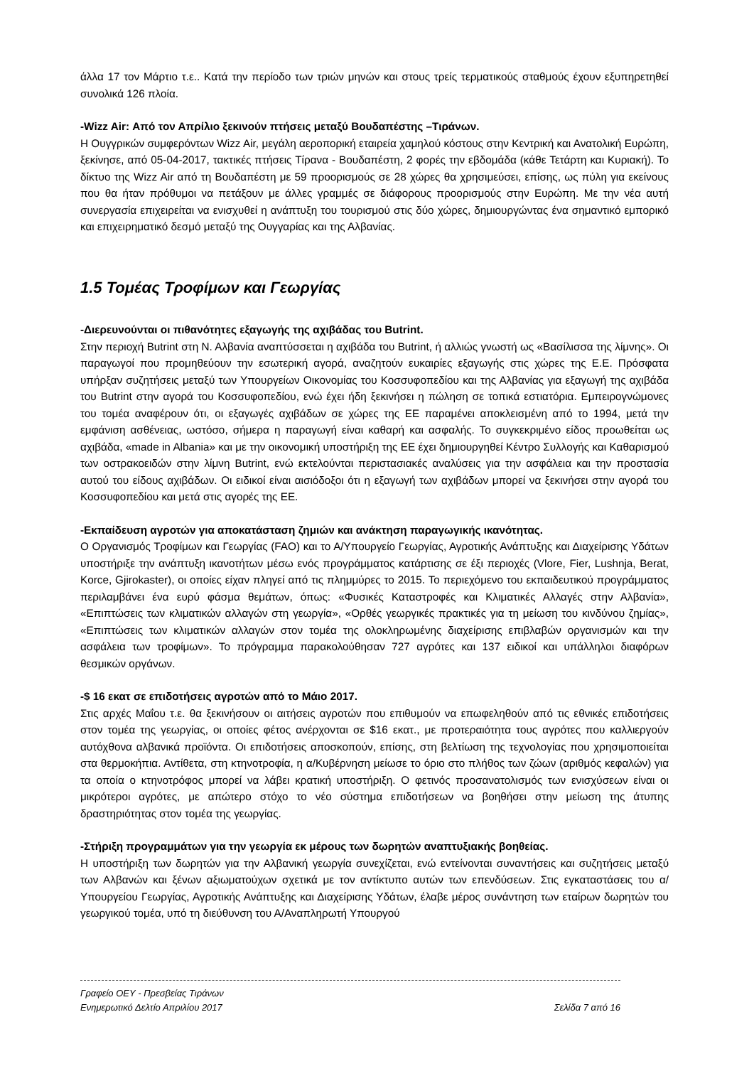άλλα 17 τον Μάρτιο τ.ε.. Κατά την περίοδο των τριών μηνών και στους τρείς τερματικούς σταθμούς έχουν εξυπηρετηθεί συνολικά 126 πλοία.
-Wizz Air: Από τον Απρίλιο ξεκινούν πτήσεις μεταξύ Βουδαπέστης –Τιράνων.
Η Ουγγρικών συμφερόντων Wizz Air, μεγάλη αεροπορική εταιρεία χαμηλού κόστους στην Κεντρική και Ανατολική Ευρώπη, ξεκίνησε, από 05-04-2017, τακτικές πτήσεις Τίρανα - Βουδαπέστη, 2 φορές την εβδομάδα (κάθε Τετάρτη και Κυριακή). Το δίκτυο της Wizz Air από τη Βουδαπέστη με 59 προορισμούς σε 28 χώρες θα χρησιμεύσει, επίσης, ως πύλη για εκείνους που θα ήταν πρόθυμοι να πετάξουν με άλλες γραμμές σε διάφορους προορισμούς στην Ευρώπη. Με την νέα αυτή συνεργασία επιχειρείται να ενισχυθεί η ανάπτυξη του τουρισμού στις δύο χώρες, δημιουργώντας ένα σημαντικό εμπορικό και επιχειρηματικό δεσμό μεταξύ της Ουγγαρίας και της Αλβανίας.
1.5 Τομέας Τροφίμων και Γεωργίας
-Διερευνούνται οι πιθανότητες εξαγωγής της αχιβάδας του Butrint.
Στην περιοχή Butrint στη Ν. Αλβανία αναπτύσσεται η αχιβάδα του Butrint, ή αλλιώς γνωστή ως «Βασίλισσα της λίμνης». Οι παραγωγοί που προμηθεύουν την εσωτερική αγορά, αναζητούν ευκαιρίες εξαγωγής στις χώρες της Ε.Ε. Πρόσφατα υπήρξαν συζητήσεις μεταξύ των Υπουργείων Οικονομίας του Κοσσυφοπεδίου και της Αλβανίας για εξαγωγή της αχιβάδα του Butrint στην αγορά του Κοσσυφοπεδίου, ενώ έχει ήδη ξεκινήσει η πώληση σε τοπικά εστιατόρια. Εμπειρογνώμονες του τομέα αναφέρουν ότι, οι εξαγωγές αχιβάδων σε χώρες της ΕΕ παραμένει αποκλεισμένη από το 1994, μετά την εμφάνιση ασθένειας, ωστόσο, σήμερα η παραγωγή είναι καθαρή και ασφαλής. Το συγκεκριμένο είδος προωθείται ως αχιβάδα, «made in Albania» και με την οικονομική υποστήριξη της ΕΕ έχει δημιουργηθεί Κέντρο Συλλογής και Καθαρισμού των οστρακοειδών στην λίμνη Butrint, ενώ εκτελούνται περιστασιακές αναλύσεις για την ασφάλεια και την προστασία αυτού του είδους αχιβάδων. Οι ειδικοί είναι αισιόδοξοι ότι η εξαγωγή των αχιβάδων μπορεί να ξεκινήσει στην αγορά του Κοσσυφοπεδίου και μετά στις αγορές της ΕΕ.
-Εκπαίδευση αγροτών για αποκατάσταση ζημιών και ανάκτηση παραγωγικής ικανότητας.
Ο Οργανισμός Τροφίμων και Γεωργίας (FAO) και το Α/Υπουργείο Γεωργίας, Αγροτικής Ανάπτυξης και Διαχείρισης Υδάτων υποστήριξε την ανάπτυξη ικανοτήτων μέσω ενός προγράμματος κατάρτισης σε έξι περιοχές (Vlore, Fier, Lushnja, Berat, Korce, Gjirokaster), οι οποίες είχαν πληγεί από τις πλημμύρες το 2015. Το περιεχόμενο του εκπαιδευτικού προγράμματος περιλαμβάνει ένα ευρύ φάσμα θεμάτων, όπως: «Φυσικές Καταστροφές και Κλιματικές Αλλαγές στην Αλβανία», «Επιπτώσεις των κλιματικών αλλαγών στη γεωργία», «Ορθές γεωργικές πρακτικές για τη μείωση του κινδύνου ζημίας», «Επιπτώσεις των κλιματικών αλλαγών στον τομέα της ολοκληρωμένης διαχείρισης επιβλαβών οργανισμών και την ασφάλεια των τροφίμων». Το πρόγραμμα παρακολούθησαν 727 αγρότες και 137 ειδικοί και υπάλληλοι διαφόρων θεσμικών οργάνων.
-$ 16 εκατ σε επιδοτήσεις αγροτών από το Μάιο 2017.
Στις αρχές Μαΐου τ.ε. θα ξεκινήσουν οι αιτήσεις αγροτών που επιθυμούν να επωφεληθούν από τις εθνικές επιδοτήσεις στον τομέα της γεωργίας, οι οποίες φέτος ανέρχονται σε $16 εκατ., με προτεραιότητα τους αγρότες που καλλιεργούν αυτόχθονα αλβανικά προϊόντα. Οι επιδοτήσεις αποσκοπούν, επίσης, στη βελτίωση της τεχνολογίας που χρησιμοποιείται στα θερμοκήπια. Αντίθετα, στη κτηνοτροφία, η α/Κυβέρνηση μείωσε το όριο στο πλήθος των ζώων (αριθμός κεφαλών) για τα οποία ο κτηνοτρόφος μπορεί να λάβει κρατική υποστήριξη. Ο φετινός προσανατολισμός των ενισχύσεων είναι οι μικρότεροι αγρότες, με απώτερο στόχο το νέο σύστημα επιδοτήσεων να βοηθήσει στην μείωση της άτυπης δραστηριότητας στον τομέα της γεωργίας.
-Στήριξη προγραμμάτων για την γεωργία εκ μέρους των δωρητών αναπτυξιακής βοηθείας.
Η υποστήριξη των δωρητών για την Αλβανική γεωργία συνεχίζεται, ενώ εντείνονται συναντήσεις και συζητήσεις μεταξύ των Αλβανών και ξένων αξιωματούχων σχετικά με τον αντίκτυπο αυτών των επενδύσεων. Στις εγκαταστάσεις του α/Υπουργείου Γεωργίας, Αγροτικής Ανάπτυξης και Διαχείρισης Υδάτων, έλαβε μέρος συνάντηση των εταίρων δωρητών του γεωργικού τομέα, υπό τη διεύθυνση του Α/Αναπληρωτή Υπουργού
Γραφείο ΟΕΥ - Πρεσβείας Τιράνων
Ενημερωτικό Δελτίο Απριλίου 2017 Σελίδα 7 από 16